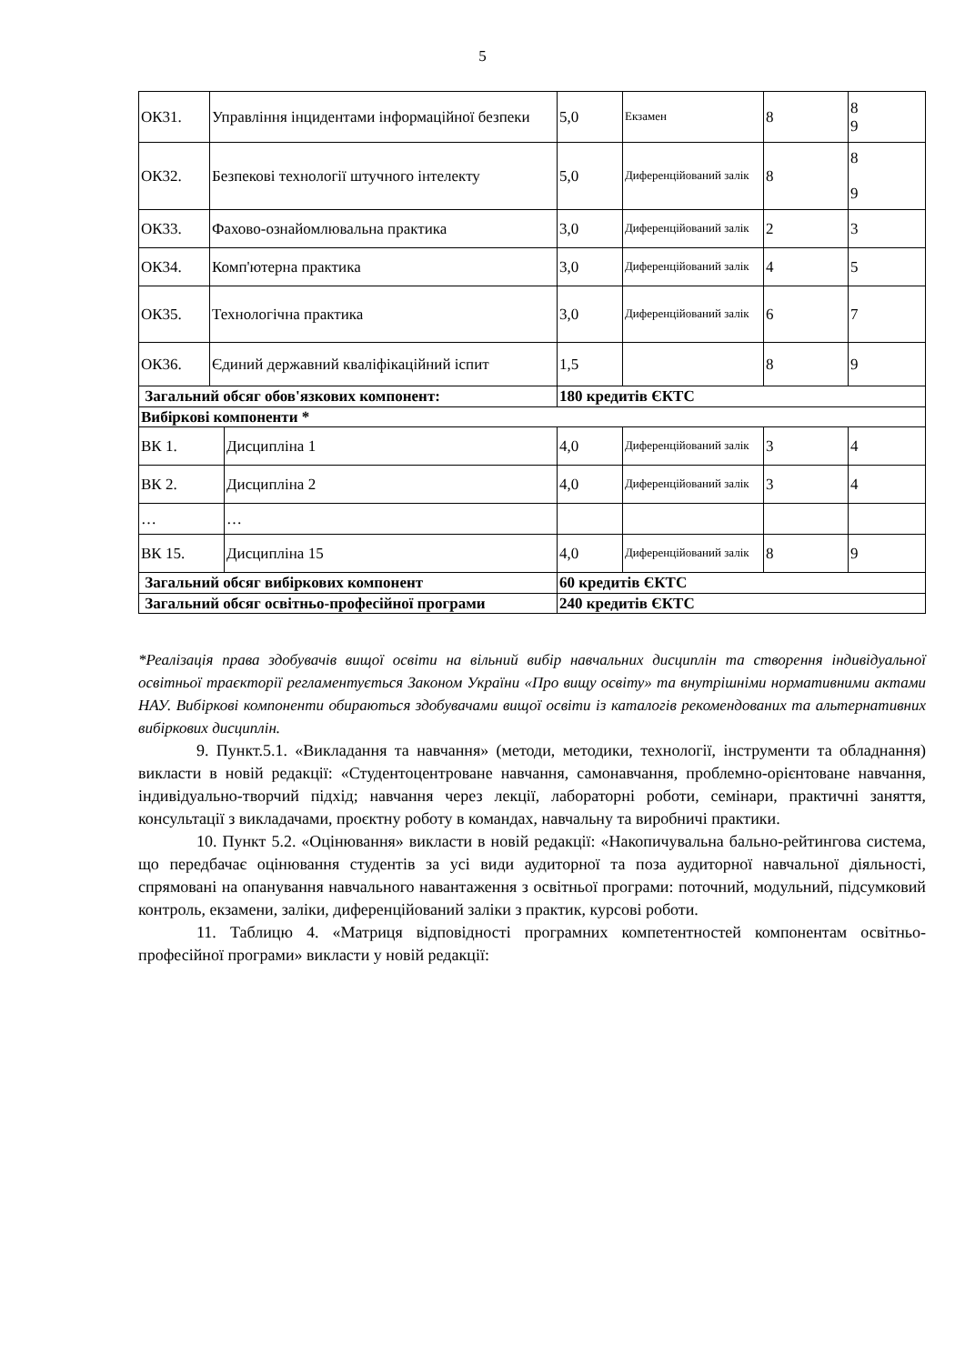5
| ОК31. | Управління інцидентами інформаційної безпеки | | 5,0 | Екзамен | 8 | 8 9 |
| ОК32. | Безпекові технології штучного інтелекту | | 5,0 | Диференційований залік | 8 | 8 9 |
| ОК33. | Фахово-ознайомлювальна практика | | 3,0 | Диференційований залік | 2 | 3 |
| ОК34. | Комп'ютерна практика | | 3,0 | Диференційований залік | 4 | 5 |
| ОК35. | Технологічна практика | | 3,0 | Диференційований залік | 6 | 7 |
| ОК36. | Єдиний державний кваліфікаційний іспит | | 1,5 | | 8 | 9 |
| Загальний обсяг обов'язкових компонент: | | | 180 кредитів ЄКТС | | | |
| Вибіркові компоненти * | | | | | | |
| ВК 1. | | Дисципліна 1 | 4,0 | Диференційований залік | 3 | 4 |
| ВК 2. | | Дисципліна 2 | 4,0 | Диференційований залік | 3 | 4 |
| … | | … | | | | |
| ВК 15. | | Дисципліна 15 | 4,0 | Диференційований залік | 8 | 9 |
| Загальний обсяг вибіркових компонент | | | 60 кредитів ЄКТС | | | |
| Загальний обсяг освітньо-професійної програми | | | 240 кредитів ЄКТС | | | |
*Реалізація права здобувачів вищої освіти на вільний вибір навчальних дисциплін та створення індивідуальної освітньої траєкторії регламентується Законом України «Про вищу освіту» та внутрішніми нормативними актами НАУ. Вибіркові компоненти обираються здобувачами вищої освіти із каталогів рекомендованих та альтернативних вибіркових дисциплін.
9. Пункт.5.1. «Викладання та навчання» (методи, методики, технології, інструменти та обладнання) викласти в новій редакції: «Студентоцентроване навчання, самонавчання, проблемно-орієнтоване навчання, індивідуально-творчий підхід; навчання через лекції, лабораторні роботи, семінари, практичні заняття, консультації з викладачами, проєктну роботу в командах, навчальну та виробничі практики.
10. Пункт 5.2. «Оцінювання» викласти в новій редакції: «Накопичувальна бально-рейтингова система, що передбачає оцінювання студентів за усі види аудиторної та поза аудиторної навчальної діяльності, спрямовані на опанування навчального навантаження з освітньої програми: поточний, модульний, підсумковий контроль, екзамени, заліки, диференційований заліки з практик, курсові роботи.
11. Таблицю 4. «Матриця відповідності програмних компетентностей компонентам освітньо-професійної програми» викласти у новій редакції: